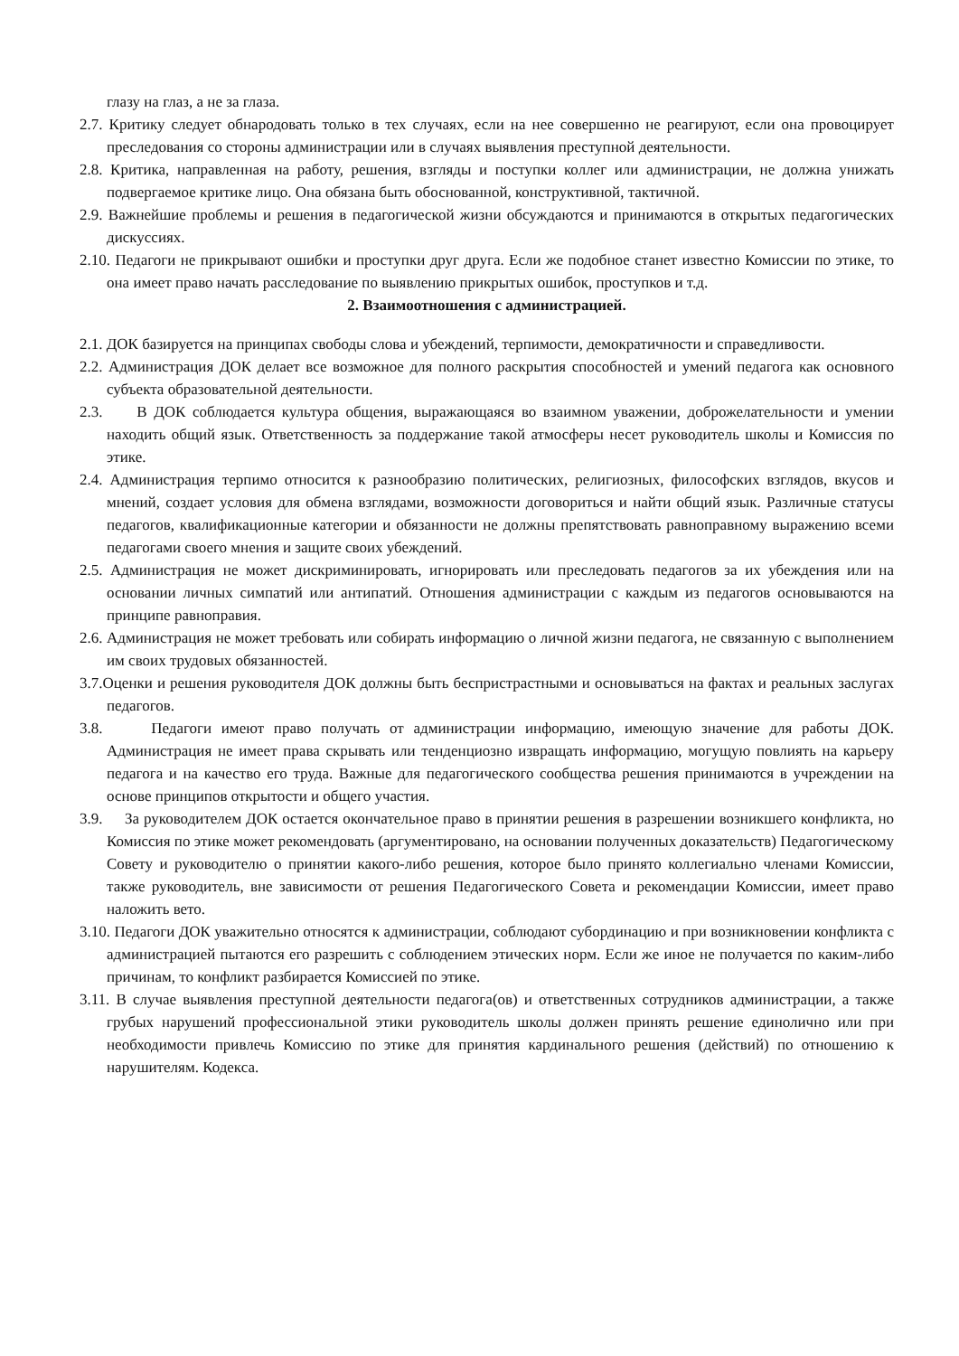глазу на глаз, а не за глаза.
2.7. Критику следует обнародовать только в тех случаях, если на нее совершенно не реагируют, если она провоцирует преследования со стороны администрации или в случаях выявления преступной деятельности.
2.8. Критика, направленная на работу, решения, взгляды и поступки коллег или администрации, не должна унижать подвергаемое критике лицо. Она обязана быть обоснованной, конструктивной, тактичной.
2.9. Важнейшие проблемы и решения в педагогической жизни обсуждаются и принимаются в открытых педагогических дискуссиях.
2.10. Педагоги не прикрывают ошибки и проступки друг друга. Если же подобное станет известно Комиссии по этике, то она имеет право начать расследование по выявлению прикрытых ошибок, проступков и т.д.
2. Взаимоотношения с администрацией.
2.1. ДОК базируется на принципах свободы слова и убеждений, терпимости, демократичности и справедливости.
2.2. Администрация ДОК делает все возможное для полного раскрытия способностей и умений педагога как основного субъекта образовательной деятельности.
2.3. В ДОК соблюдается культура общения, выражающаяся во взаимном уважении, доброжелательности и умении находить общий язык. Ответственность за поддержание такой атмосферы несет руководитель школы и Комиссия по этике.
2.4. Администрация терпимо относится к разнообразию политических, религиозных, философских взглядов, вкусов и мнений, создает условия для обмена взглядами, возможности договориться и найти общий язык. Различные статусы педагогов, квалификационные категории и обязанности не должны препятствовать равноправному выражению всеми педагогами своего мнения и защите своих убеждений.
2.5. Администрация не может дискриминировать, игнорировать или преследовать педагогов за их убеждения или на основании личных симпатий или антипатий. Отношения администрации с каждым из педагогов основываются на принципе равноправия.
2.6. Администрация не может требовать или собирать информацию о личной жизни педагога, не связанную с выполнением им своих трудовых обязанностей.
3.7.Оценки и решения руководителя ДОК должны быть беспристрастными и основываться на фактах и реальных заслугах педагогов.
3.8. Педагоги имеют право получать от администрации информацию, имеющую значение для работы ДОК. Администрация не имеет права скрывать или тенденциозно извращать информацию, могущую повлиять на карьеру педагога и на качество его труда. Важные для педагогического сообщества решения принимаются в учреждении на основе принципов открытости и общего участия.
3.9. За руководителем ДОК остается окончательное право в принятии решения в разрешении возникшего конфликта, но Комиссия по этике может рекомендовать (аргументировано, на основании полученных доказательств) Педагогическому Совету и руководителю о принятии какого-либо решения, которое было принято коллегиально членами Комиссии, также руководитель, вне зависимости от решения Педагогического Совета и рекомендации Комиссии, имеет право наложить вето.
3.10. Педагоги ДОК уважительно относятся к администрации, соблюдают субординацию и при возникновении конфликта с администрацией пытаются его разрешить с соблюдением этических норм. Если же иное не получается по каким-либо причинам, то конфликт разбирается Комиссией по этике.
3.11. В случае выявления преступной деятельности педагога(ов) и ответственных сотрудников администрации, а также грубых нарушений профессиональной этики руководитель школы должен принять решение единолично или при необходимости привлечь Комиссию по этике для принятия кардинального решения (действий) по отношению к нарушителям. Кодекса.